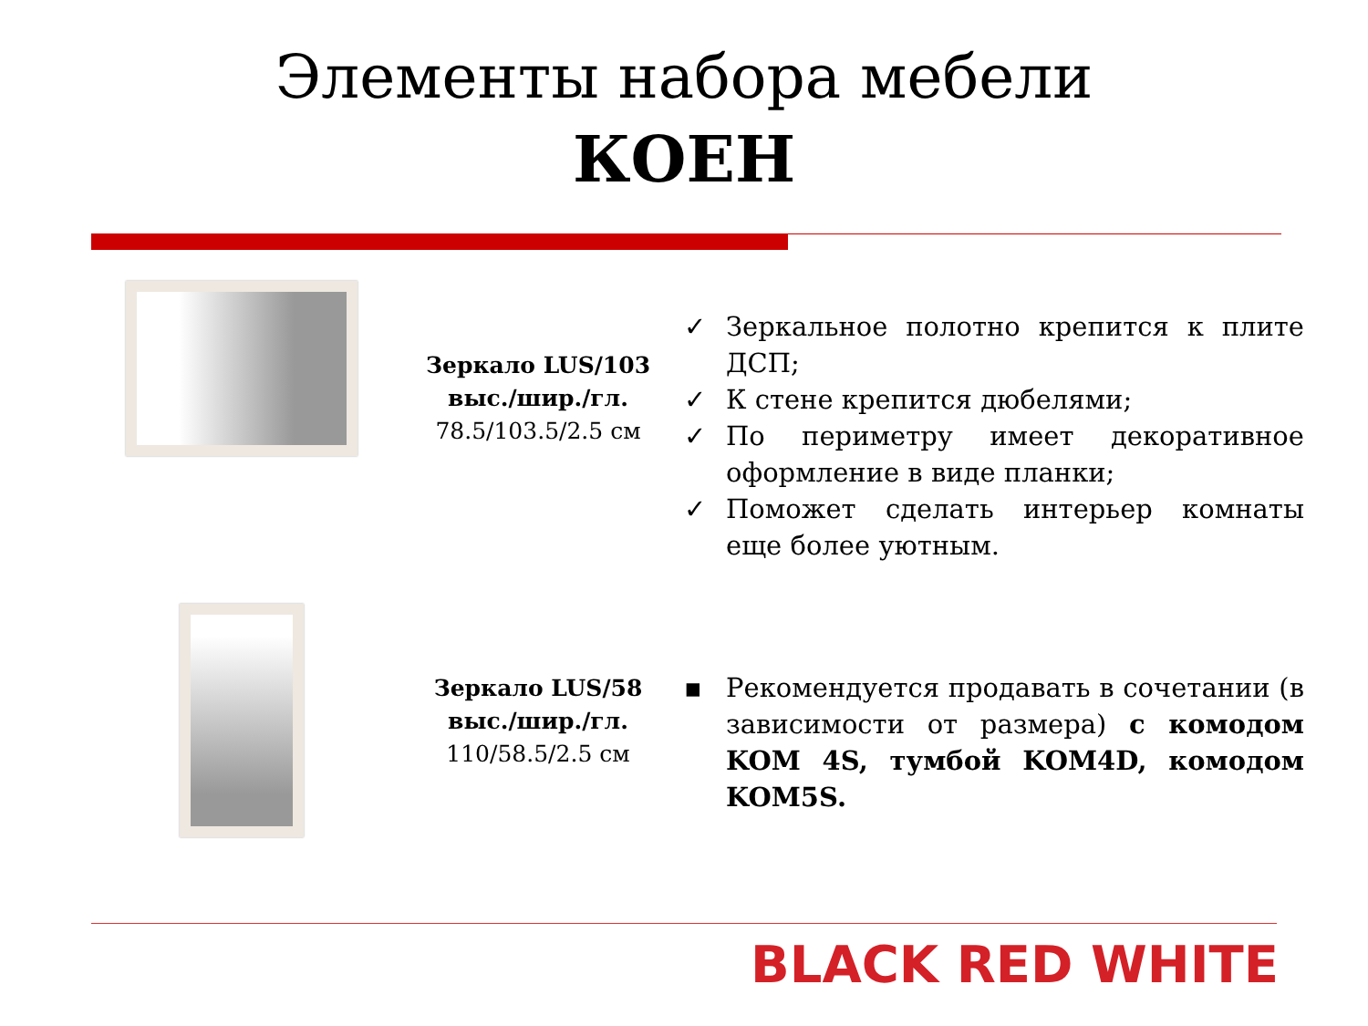Элементы набора мебели
КОЕН
Зеркало LUS/103
выс./шир./гл.
78.5/103.5/2.5 см
✓ Зеркальное полотно крепится к плите ДСП;
✓ К стене крепится дюбелями;
✓ По периметру имеет декоративное оформление в виде планки;
✓ Поможет сделать интерьер комнаты еще более уютным.
Зеркало LUS/58
выс./шир./гл.
110/58.5/2.5 см
▪ Рекомендуется продавать в сочетании (в зависимости от размера) с комодом KOM 4S, тумбой KOM4D, комодом KOM5S.
BLACK RED WHITE